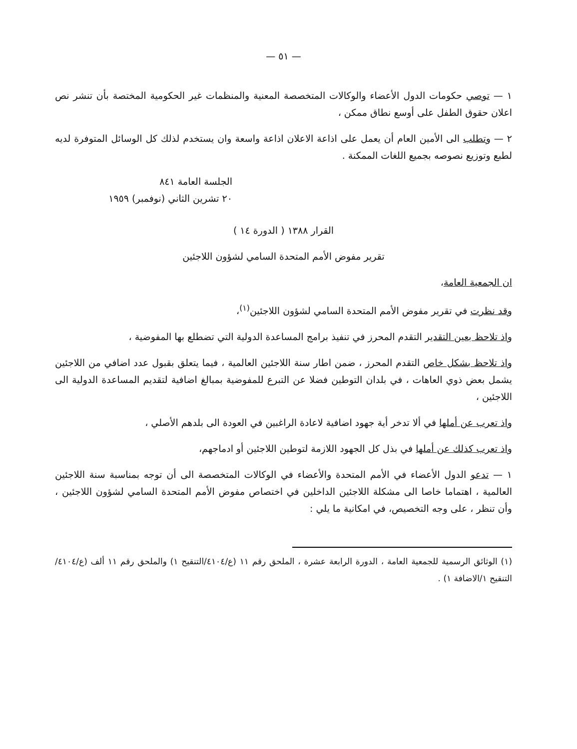— ٥١ —
١ — توصي حكومات الدول الأعضاء والوكالات المتخصصة المعنية والمنظمات غير الحكومية المختصة بأن تنشر نص اعلان حقوق الطفل على أوسع نطاق ممكن ،
٢ — وتطلب الى الأمين العام أن يعمل على اذاعة الاعلان اذاعة واسعة وان يستخدم لذلك كل الوسائل المتوفرة لديه لطبع وتوزيع نصوصه بجميع اللغات الممكنة .
الجلسة العامة ٨٤١
٢٠ تشرين الثاني (نوفمبر) ١٩٥٩
القرار ١٣٨٨ ( الدورة ١٤ )
تقرير مفوض الأمم المتحدة السامي لشؤون اللاجئين
ان الجمعية العامة،
وقد نظرت في تقرير مفوض الأمم المتحدة السامي لشؤون اللاجئين<sup>(١)</sup>،
واذ تلاحظ بعين التقدير التقدم المحرز في تنفيذ برامج المساعدة الدولية التي تضطلع بها المفوضية ،
واذ تلاحظ بشكل خاص التقدم المحرز ، ضمن اطار سنة اللاجئين العالمية ، فيما يتعلق بقبول عدد اضافي من اللاجئين يشمل بعض ذوي العاهات ، في بلدان التوطين فضلا عن التبرع للمفوضية بمبالغ اضافية لتقديم المساعدة الدولية الى اللاجئين ،
واذ تعرب عن أملها في ألا تدخر أية جهود اضافية لاعادة الراغبين في العودة الى بلدهم الأصلي ،
واذ تعرب كذلك عن أملها في بذل كل الجهود اللازمة لتوطين اللاجئين أو ادماجهم،
١ — تدعو الدول الأعضاء في الأمم المتحدة والأعضاء في الوكالات المتخصصة الى أن توجه بمناسبة سنة اللاجئين العالمية ، اهتماما خاصا الى مشكلة اللاجئين الداخلين في اختصاص مفوض الأمم المتحدة السامي لشؤون اللاجئين ، وأن تنظر ، على وجه التخصيص، في امكانية ما يلي :
(١) الوثائق الرسمية للجمعية العامة ، الدورة الرابعة عشرة ، الملحق رقم ١١ (ع/٤١٠٤/التنقيح ١) والملحق رقم ١١ ألف (ع/٤١٠٤/التنقيح ١/الاضافة ١) .